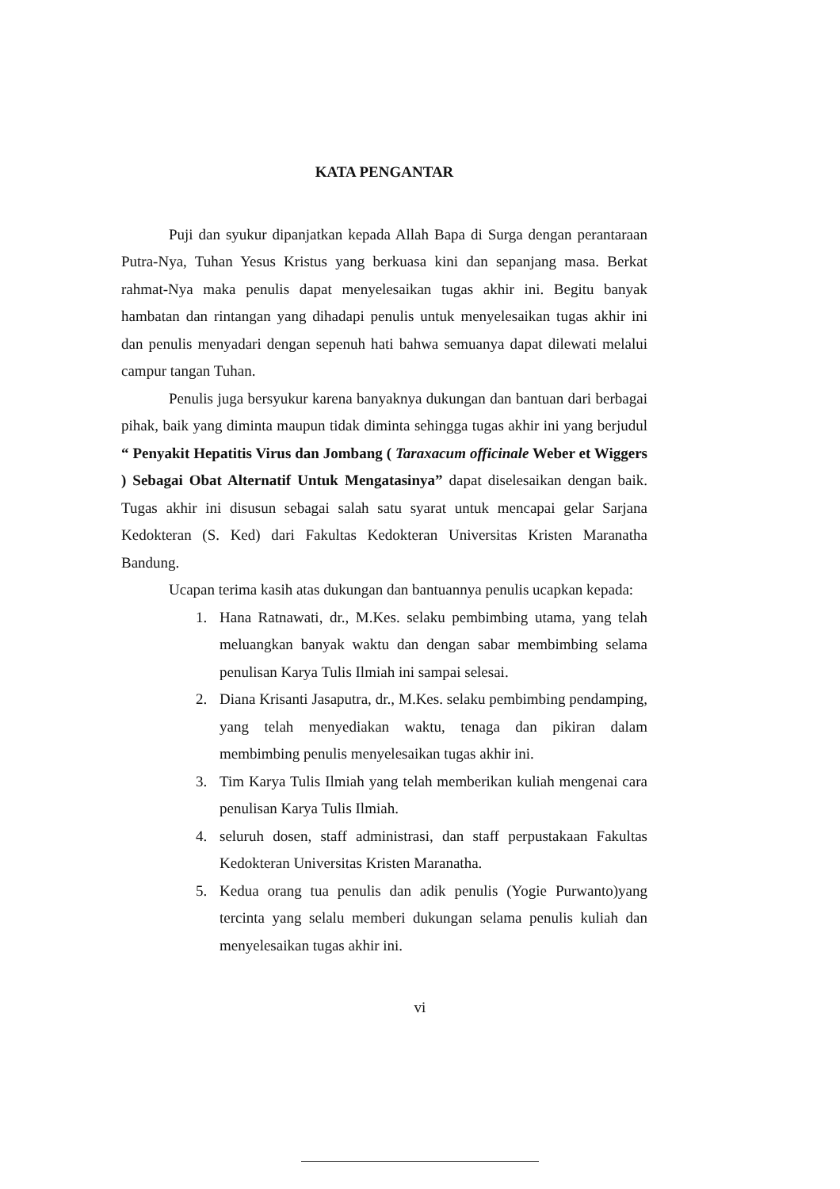KATA PENGANTAR
Puji dan syukur dipanjatkan kepada Allah Bapa di Surga dengan perantaraan Putra-Nya, Tuhan Yesus Kristus yang berkuasa kini dan sepanjang masa. Berkat rahmat-Nya maka penulis dapat menyelesaikan tugas akhir ini. Begitu banyak hambatan dan rintangan yang dihadapi penulis untuk menyelesaikan tugas akhir ini dan penulis menyadari dengan sepenuh hati bahwa semuanya dapat dilewati melalui campur tangan Tuhan.
Penulis juga bersyukur karena banyaknya dukungan dan bantuan dari berbagai pihak, baik yang diminta maupun tidak diminta sehingga tugas akhir ini yang berjudul “ Penyakit Hepatitis Virus dan Jombang ( Taraxacum officinale Weber et Wiggers ) Sebagai Obat Alternatif Untuk Mengatasinya” dapat diselesaikan dengan baik. Tugas akhir ini disusun sebagai salah satu syarat untuk mencapai gelar Sarjana Kedokteran (S. Ked) dari Fakultas Kedokteran Universitas Kristen Maranatha Bandung.
Ucapan terima kasih atas dukungan dan bantuannya penulis ucapkan kepada:
1. Hana Ratnawati, dr., M.Kes. selaku pembimbing utama, yang telah meluangkan banyak waktu dan dengan sabar membimbing selama penulisan Karya Tulis Ilmiah ini sampai selesai.
2. Diana Krisanti Jasaputra, dr., M.Kes. selaku pembimbing pendamping, yang telah menyediakan waktu, tenaga dan pikiran dalam membimbing penulis menyelesaikan tugas akhir ini.
3. Tim Karya Tulis Ilmiah yang telah memberikan kuliah mengenai cara penulisan Karya Tulis Ilmiah.
4. seluruh dosen, staff administrasi, dan staff perpustakaan Fakultas Kedokteran Universitas Kristen Maranatha.
5. Kedua orang tua penulis dan adik penulis (Yogie Purwanto)yang tercinta yang selalu memberi dukungan selama penulis kuliah dan menyelesaikan tugas akhir ini.
vi